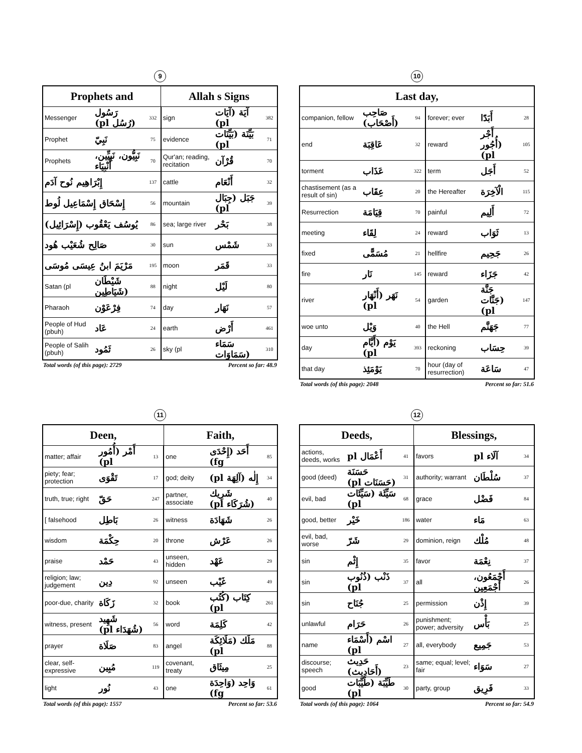9
| Prophets and | | | Allah s Signs | | |
| --- | --- | --- | --- | --- | --- |
| Messenger | رَسُول (رُسُل pl) | 332 | sign | آيَة (آيَات pl) | 382 |
| Prophet | نَبِيّ | 75 | evidence | بَيِّنَة (بَيِّنَات pl) | 71 |
| Prophets | نَبِيُّون، نَبِيِّين، أَنْبِيَاء | 70 | Qur'an; reading, recitation | قُرْآن | 70 |
| إِبْرَاهِيم نُوح آدَم | | 137 | cattle | أَنْعَام | 32 |
| إِسْحَاق إِسْمَاعِيل لُوط | | 56 | mountain | جَبَل (جِبَال pl) | 39 |
| يُوسُف يَعْقُوب (إِسْرَائِيل) | | 86 | sea; large river | بَحْر | 38 |
| صَالِح شُعَيْب هُود | | 30 | sun | شَمْس | 33 |
| مَرْيَمَ ابنُ عِيسَى مُوسَى | | 195 | moon | قَمَر | 33 |
| Satan (pl | شَيْطَان (شَيَاطِين | 88 | night | لَيْل | 80 |
| Pharaoh | فِرْعَوْن | 74 | day | نَهَار | 57 |
| People of Hud (pbuh) | عَاد | 24 | earth | أَرْض | 461 |
| People of Salih (pbuh) | ثَمُود | 26 | sky (pl | سَمَاء (سَمَاوَات | 310 |
Total words (of this page): 2729 Percent so far: 48.9
10
| Last day, | | | | | |
| --- | --- | --- | --- | --- | --- |
| companion, fellow | صَاحِب (أَصْحَاب) | 94 | forever; ever | أَبَدًا | 28 |
| end | عَاقِبَة | 32 | reward | أَجْر (أُجُور pl) | 105 |
| torment | عَذَاب | 322 | term | أَجَل | 52 |
| chastisement (as a result of sin) | عِقَاب | 20 | the Hereafter | الْآخِرَة | 115 |
| Resurrection | قِيَامَة | 70 | painful | أَلِيم | 72 |
| meeting | لِقَاء | 24 | reward | ثَوَاب | 13 |
| fixed | مُسَمًّى | 21 | hellfire | جَحِيم | 26 |
| fire | نَار | 145 | reward | جَزَاء | 42 |
| river | نَهَر (أَنْهَار pl) | 54 | garden | جَنَّة (جَنَّات pl) | 147 |
| woe unto | وَيْل | 40 | the Hell | جَهَنَّم | 77 |
| day | يَوْم (أَيَّام pl) | 393 | reckoning | حِسَاب | 39 |
| that day | يَوْمَئِذ | 70 | hour (day of resurrection) | سَاعَة | 47 |
Total words (of this page): 2048 Percent so far: 51.6
11
| Deen, | | | Faith, | | |
| --- | --- | --- | --- | --- | --- |
| matter; affair | أَمْر (أُمُور pl) | 13 | one | أَحَد (إِحْدَى fg) | 85 |
| piety; fear; protection | تَقْوَى | 17 | god; deity | إِلٰه (آلِهَة pl) | 34 |
| truth, true; right | حَقّ | 247 | partner, associate | شَرِيك (شُرَكَاء pl) | 40 |
| [ falsehood | بَاطِل | 26 | witness | شَهَادَة | 26 |
| wisdom | حِكْمَة | 20 | throne | عَرْش | 26 |
| praise | حَمْد | 43 | unseen, hidden | عَهْد | 29 |
| religion; law; judgement | دِين | 92 | unseen | غَيْب | 49 |
| poor-due, charity | زَكَاة | 32 | book | كِتَاب (كُتُب pl) | 261 |
| witness, present | شَهِيد (شُهَدَاء pl) | 56 | word | كَلِمَة | 42 |
| prayer | صَلَاة | 83 | angel | مَلَك (مَلَائِكَة pl) | 88 |
| clear, self-expressive | مُبِين | 119 | covenant, treaty | مِيثَاق | 25 |
| light | نُور | 43 | one | وَاحِد (وَاحِدَة fg) | 61 |
Total words (of this page): 1557 Percent so far: 53.6
12
| Deeds, | | | Blessings, | | |
| --- | --- | --- | --- | --- | --- |
| actions, deeds, works | أَعْمَال pl | 41 | favors | آلَاء pl | 34 |
| good (deed) | حَسَنَة (حَسَنَات pl) | 31 | authority; warrant | سُلْطَان | 37 |
| evil, bad | سَيِّئَة (سَيِّئَات pl) | 68 | grace | فَضْل | 84 |
| good, better | خَيْر | 186 | water | مَاء | 63 |
| evil, bad, worse | شَرّ | 29 | dominion, reign | مُلْك | 48 |
| sin | إِثْم | 35 | favor | نِعْمَة | 37 |
| sin | ذَنْب (ذُنُوب pl) | 37 | all | أَجْمَعُون، أَجْمَعِين | 26 |
| sin | جُنَاح | 25 | permission | إِذْن | 39 |
| unlawful | حَرَام | 26 | punishment; power; adversity | بَأْس | 25 |
| name | اسْم (أَسْمَاء pl) | 27 | all, everybody | جَمِيع | 53 |
| discourse; speech | حَدِيث (أَحَادِيث) | 23 | same; equal; level; fair | سَوَاء | 27 |
| good | طَيِّبَة (طَيِّبَات pl) | 30 | party, group | فَرِيق | 33 |
Total words (of this page): 1064 Percent so far: 54.9